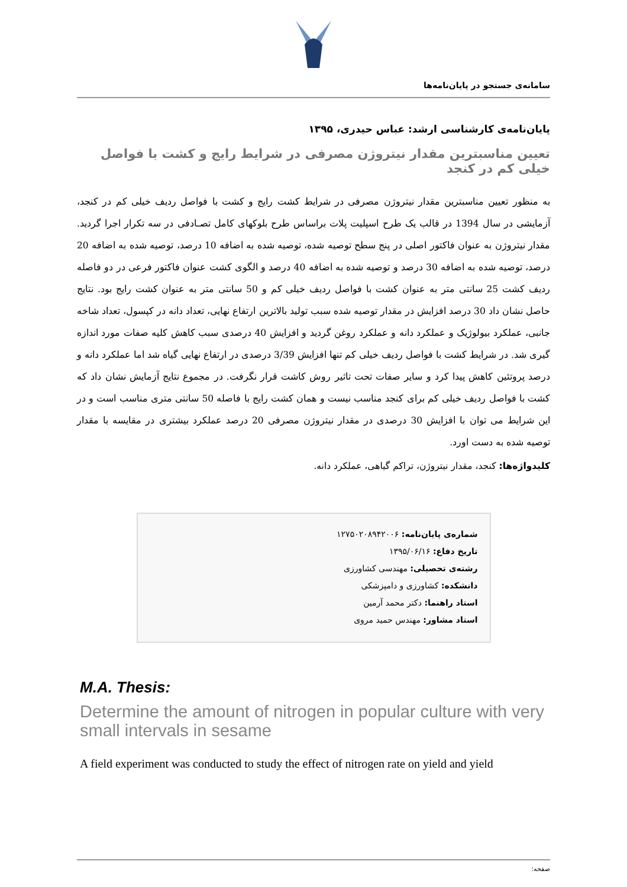سامانه‌ی جستجو در پایان‌نامه‌ها
پایان‌نامه‌ی کارشناسی ارشد: عباس حیدری، ۱۳۹۵
تعیین مناسبترین مقدار نیتروژن مصرفی در شرایط رایج و کشت با فواصل خیلی کم در کنجد
به منظور تعیین مناسبترین مقدار نیتروژن مصرفی در شرایط کشت رایج و کشت با فواصل ردیف خیلی کم در کنجد، آزمایشی در سال 1394 در قالب یک طرح اسپلیت پلات براساس طرح بلوکهای کامل تصـادفی در سه تکرار اجرا گردید. مقدار نیتروژن به عنوان فاکتور اصلی در پنج سطح توصیه شده، توصیه شده به اضافه 10 درصد، توصیه شده به اضافه 20 درصد، توصیه شده به اضافه 30 درصد و توصیه شده به اضافه 40 درصد و الگوی کشت عنوان فاکتور فرعی در دو فاصله ردیف کشت 25 سانتی متر به عنوان کشت با فواصل ردیف خیلی کم و 50 سانتی متر به عنوان کشت رایج بود. نتایج حاصل نشان داد 30 درصد افزایش در مقدار توصیه شده سبب تولید بالاترین ارتفاع نهایی، تعداد دانه در کپسول، تعداد شاخه جانبی، عملکرد بیولوژیک و عملکرد دانه و عملکرد روغن گردید و افزایش 40 درصدی سبب کاهش کلیه صفات مورد اندازه گیری شد. در شرایط کشت با فواصل ردیف خیلی کم تنها افزایش 3/39 درصدی در ارتفاع نهایی گیاه شد اما عملکرد دانه و درصد پروتئین کاهش پیدا کرد و سایر صفات تحت تاثیر روش کاشت قرار نگرفت. در مجموع نتایج آزمایش نشان داد که کشت با فواصل ردیف خیلی کم برای کنجد مناسب نیست و همان کشت رایج با فاصله 50 سانتی متری مناسب است و در این شرایط می توان با افزایش 30 درصدی در مقدار نیتروژن مصرفی 20 درصد عملکرد بیشتری در مقایسه با مقدار توصیه شده به دست اورد.
کلیدواژه‌ها: کنجد، مقدار نیتروژن، تراکم گیاهی، عملکرد دانه.
شماره‌ی پایان‌نامه: ۱۲۷۵۰۲۰۸۹۴۲۰۰۶
تاریخ دفاع: ۱۳۹۵/۰۶/۱۶
رشته‌ی تحصیلی: مهندسی کشاورزی
دانشکده: کشاورزی و دامپزشکی
استاد راهنما: دکتر محمد آرمین
استاد مشاور: مهندس حمید مروی
M.A. Thesis:
Determine the amount of nitrogen in popular culture with very small intervals in sesame
A field experiment was conducted to study the effect of nitrogen rate on yield and yield
صفحه: